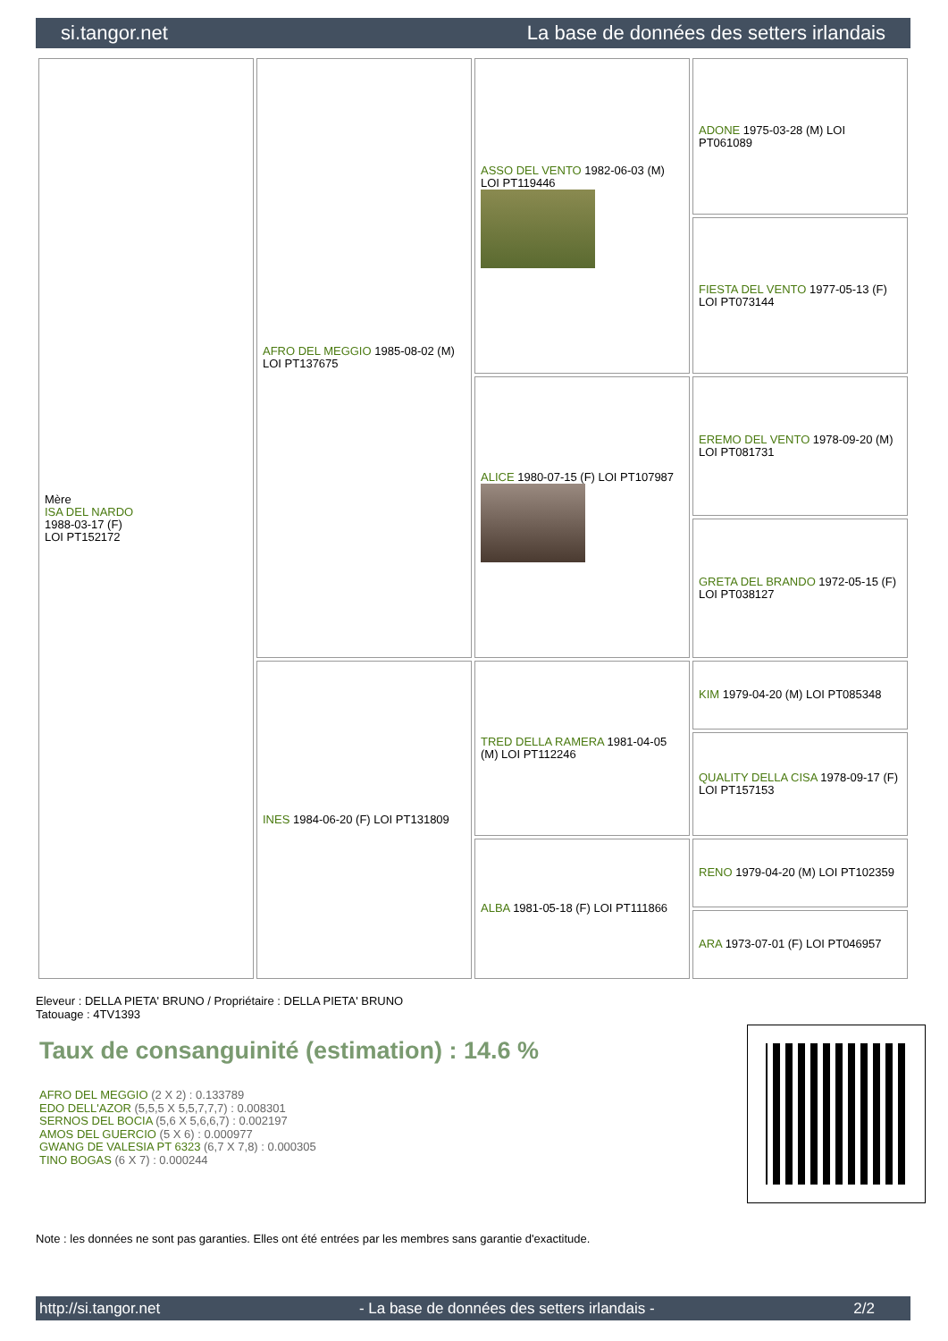si.tangor.net La base de données des setters irlandais
| Mère ISA DEL NARDO 1988-03-17 (F) LOI PT152172 | AFRO DEL MEGGIO 1985-08-02 (M) LOI PT137675 | ASSO DEL VENTO 1982-06-03 (M) LOI PT119446 | ADONE 1975-03-28 (M) LOI PT061089 |
| | | | FIESTA DEL VENTO 1977-05-13 (F) LOI PT073144 |
| | | ALICE 1980-07-15 (F) LOI PT107987 | EREMO DEL VENTO 1978-09-20 (M) LOI PT081731 |
| | | | GRETA DEL BRANDO 1972-05-15 (F) LOI PT038127 |
| | INES 1984-06-20 (F) LOI PT131809 | TRED DELLA RAMERA 1981-04-05 (M) LOI PT112246 | KIM 1979-04-20 (M) LOI PT085348 |
| | | | QUALITY DELLA CISA 1978-09-17 (F) LOI PT157153 |
| | | ALBA 1981-05-18 (F) LOI PT111866 | RENO 1979-04-20 (M) LOI PT102359 |
| | | | ARA 1973-07-01 (F) LOI PT046957 |
Eleveur : DELLA PIETA' BRUNO / Propriétaire : DELLA PIETA' BRUNO
Tatouage : 4TV1393
Taux de consanguinité (estimation) : 14.6 %
AFRO DEL MEGGIO (2 X 2) : 0.133789
EDO DELL'AZOR (5,5,5 X 5,5,7,7,7) : 0.008301
SERNOS DEL BOCIA (5,6 X 5,6,6,7) : 0.002197
AMOS DEL GUERCIO (5 X 6) : 0.000977
GWANG DE VALESIA PT 6323 (6,7 X 7,8) : 0.000305
TINO BOGAS (6 X 7) : 0.000244
Note : les données ne sont pas garanties. Elles ont été entrées par les membres sans garantie d'exactitude.
http://si.tangor.net - La base de données des setters irlandais - 2/2